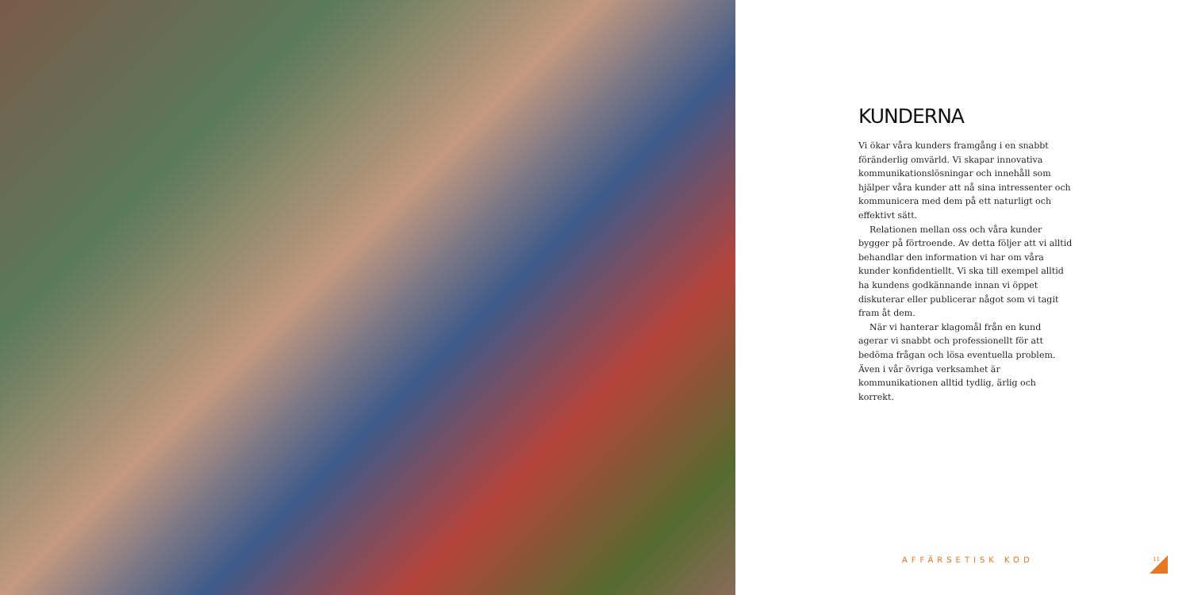KUNDERNA
Vi ökar våra kunders framgång i en snabbt föränderlig omvärld. Vi skapar innovativa kommunikationslösningar och innehåll som hjälper våra kunder att nå sina intressenter och kommunicera med dem på ett naturligt och effektivt sätt.
Relationen mellan oss och våra kunder bygger på förtroende. Av detta följer att vi alltid behandlar den information vi har om våra kunder konfidentiellt. Vi ska till exempel alltid ha kundens godkännande innan vi öppet diskuterar eller publicerar något som vi tagit fram åt dem.
När vi hanterar klagomål från en kund agerar vi snabbt och professionellt för att bedöma frågan och lösa eventuella problem. Även i vår övriga verksamhet är kommunikationen alltid tydlig, ärlig och korrekt.
AFFÄRSETISK KOD 11